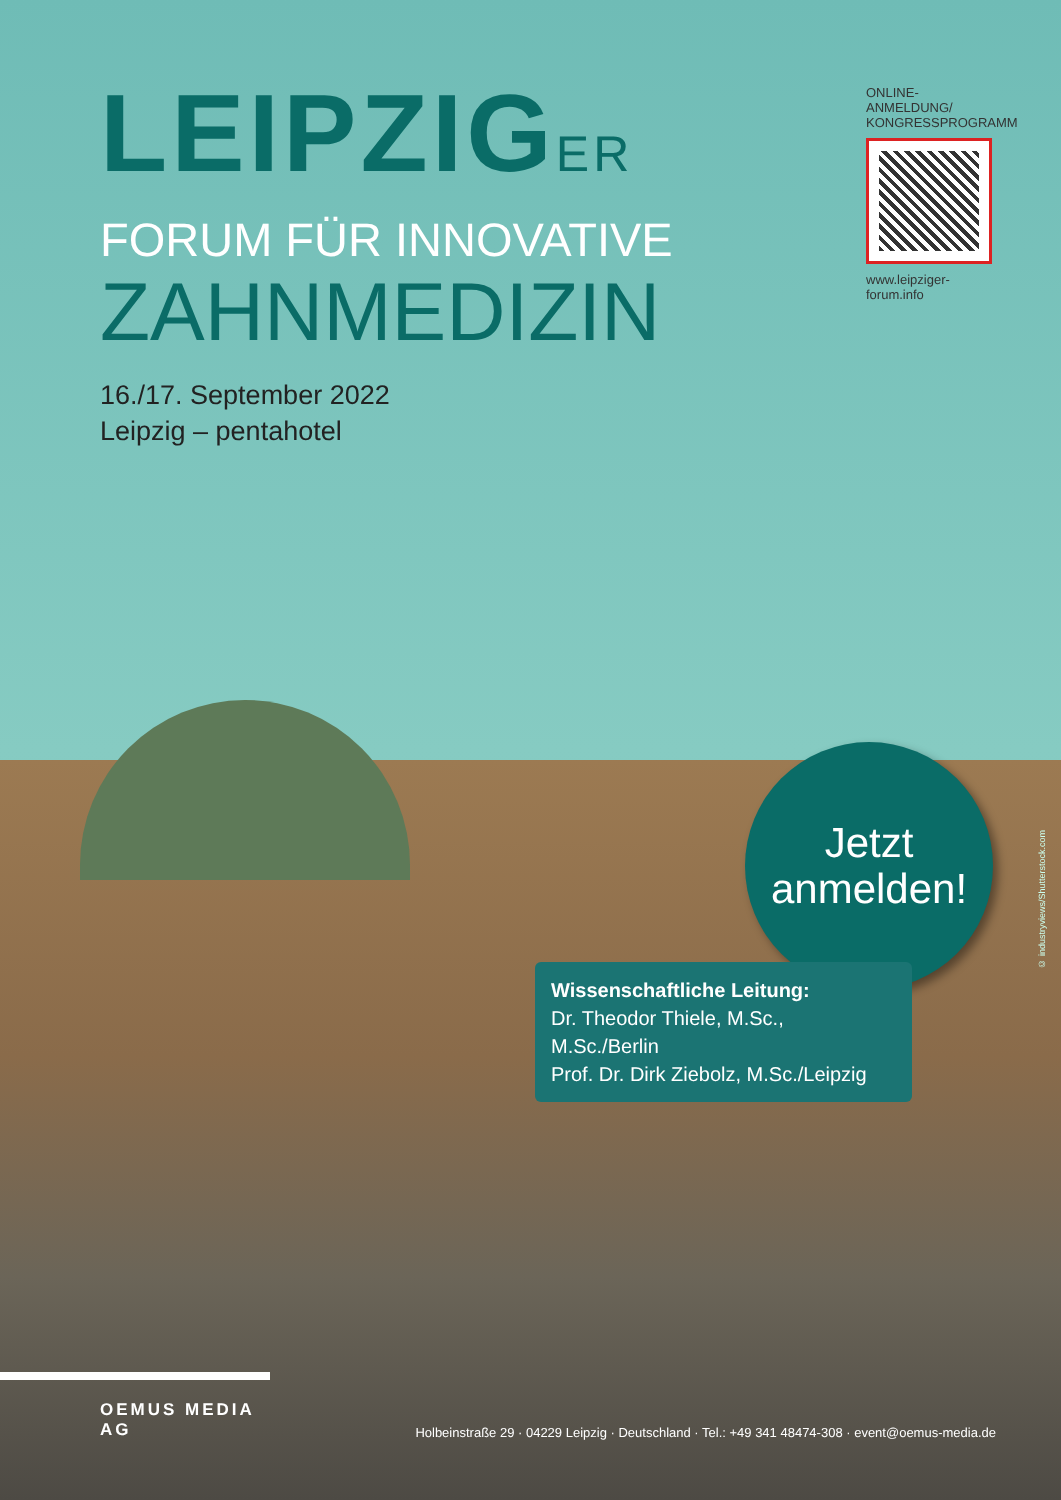LEIPZIGER
FORUM FÜR INNOVATIVE
ZAHNMEDIZIN
ONLINE-ANMELDUNG/
KONGRESSPROGRAMM
www.leipziger-forum.info
16./17. September 2022
Leipzig – pentahotel
Jetzt
anmelden!
Wissenschaftliche Leitung:
Dr. Theodor Thiele, M.Sc., M.Sc./Berlin
Prof. Dr. Dirk Ziebolz, M.Sc./Leipzig
© industryviews/Shutterstock.com
OEMUS MEDIA AG
Holbeinstraße 29 · 04229 Leipzig · Deutschland · Tel.: +49 341 48474-308 · event@oemus-media.de